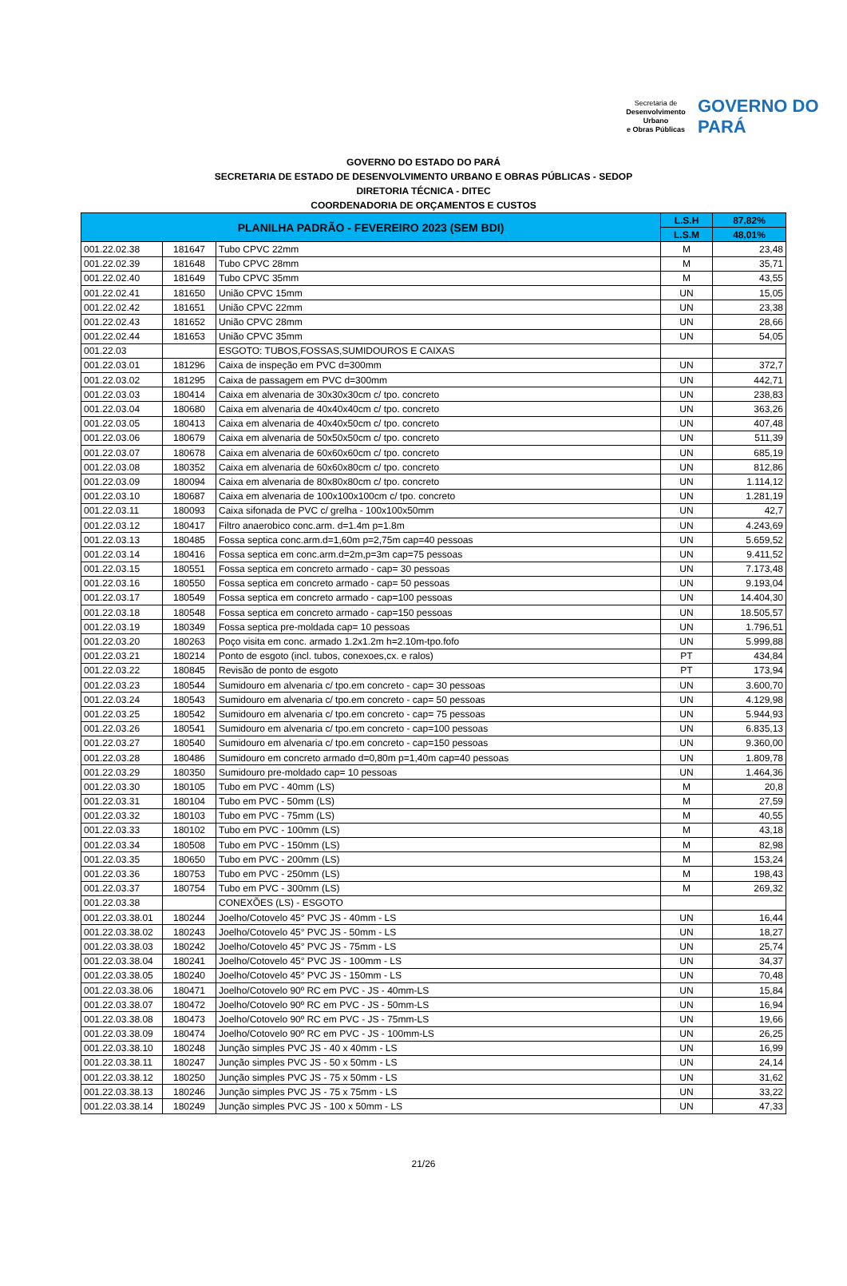Secretaria de
Desenvolvimento Urbano
e Obras Públicas
GOVERNO DO PARÁ
GOVERNO DO ESTADO DO PARÁ
SECRETARIA DE ESTADO DE DESENVOLVIMENTO URBANO E OBRAS PÚBLICAS - SEDOP
DIRETORIA TÉCNICA - DITEC
COORDENADORIA DE ORÇAMENTOS E CUSTOS
| PLANILHA PADRÃO - FEVEREIRO 2023 (SEM BDI) | | | L.S.H | 87,82% |
| --- | --- | --- | --- | --- |
| | | | L.S.M | 48,01% |
| 001.22.02.38 | 181647 | Tubo CPVC 22mm | M | 23,48 |
| 001.22.02.39 | 181648 | Tubo CPVC 28mm | M | 35,71 |
| 001.22.02.40 | 181649 | Tubo CPVC 35mm | M | 43,55 |
| 001.22.02.41 | 181650 | União CPVC 15mm | UN | 15,05 |
| 001.22.02.42 | 181651 | União CPVC 22mm | UN | 23,38 |
| 001.22.02.43 | 181652 | União CPVC 28mm | UN | 28,66 |
| 001.22.02.44 | 181653 | União CPVC 35mm | UN | 54,05 |
| 001.22.03 | | ESGOTO: TUBOS,FOSSAS,SUMIDOUROS E CAIXAS | | |
| 001.22.03.01 | 181296 | Caixa de inspeção em PVC d=300mm | UN | 372,7 |
| 001.22.03.02 | 181295 | Caixa de passagem em PVC d=300mm | UN | 442,71 |
| 001.22.03.03 | 180414 | Caixa em alvenaria de 30x30x30cm c/ tpo. concreto | UN | 238,83 |
| 001.22.03.04 | 180680 | Caixa em alvenaria de 40x40x40cm c/ tpo. concreto | UN | 363,26 |
| 001.22.03.05 | 180413 | Caixa em alvenaria de 40x40x50cm c/ tpo. concreto | UN | 407,48 |
| 001.22.03.06 | 180679 | Caixa em alvenaria de 50x50x50cm c/ tpo. concreto | UN | 511,39 |
| 001.22.03.07 | 180678 | Caixa em alvenaria de 60x60x60cm c/ tpo. concreto | UN | 685,19 |
| 001.22.03.08 | 180352 | Caixa em alvenaria de 60x60x80cm c/ tpo. concreto | UN | 812,86 |
| 001.22.03.09 | 180094 | Caixa em alvenaria de 80x80x80cm c/ tpo. concreto | UN | 1.114,12 |
| 001.22.03.10 | 180687 | Caixa em alvenaria de 100x100x100cm c/ tpo. concreto | UN | 1.281,19 |
| 001.22.03.11 | 180093 | Caixa sifonada de PVC c/ grelha - 100x100x50mm | UN | 42,7 |
| 001.22.03.12 | 180417 | Filtro anaerobico conc.arm. d=1.4m p=1.8m | UN | 4.243,69 |
| 001.22.03.13 | 180485 | Fossa septica conc.arm.d=1,60m p=2,75m cap=40 pessoas | UN | 5.659,52 |
| 001.22.03.14 | 180416 | Fossa septica em conc.arm.d=2m,p=3m cap=75 pessoas | UN | 9.411,52 |
| 001.22.03.15 | 180551 | Fossa septica em concreto armado - cap= 30 pessoas | UN | 7.173,48 |
| 001.22.03.16 | 180550 | Fossa septica em concreto armado - cap= 50 pessoas | UN | 9.193,04 |
| 001.22.03.17 | 180549 | Fossa septica em concreto armado - cap=100 pessoas | UN | 14.404,30 |
| 001.22.03.18 | 180548 | Fossa septica em concreto armado - cap=150 pessoas | UN | 18.505,57 |
| 001.22.03.19 | 180349 | Fossa septica pre-moldada cap= 10 pessoas | UN | 1.796,51 |
| 001.22.03.20 | 180263 | Poço visita em conc. armado 1.2x1.2m h=2.10m-tpo.fofo | UN | 5.999,88 |
| 001.22.03.21 | 180214 | Ponto de esgoto (incl. tubos, conexoes,cx. e ralos) | PT | 434,84 |
| 001.22.03.22 | 180845 | Revisão de ponto de esgoto | PT | 173,94 |
| 001.22.03.23 | 180544 | Sumidouro em alvenaria c/ tpo.em concreto - cap= 30 pessoas | UN | 3.600,70 |
| 001.22.03.24 | 180543 | Sumidouro em alvenaria c/ tpo.em concreto - cap= 50 pessoas | UN | 4.129,98 |
| 001.22.03.25 | 180542 | Sumidouro em alvenaria c/ tpo.em concreto - cap= 75 pessoas | UN | 5.944,93 |
| 001.22.03.26 | 180541 | Sumidouro em alvenaria c/ tpo.em concreto - cap=100 pessoas | UN | 6.835,13 |
| 001.22.03.27 | 180540 | Sumidouro em alvenaria c/ tpo.em concreto - cap=150 pessoas | UN | 9.360,00 |
| 001.22.03.28 | 180486 | Sumidouro em concreto armado d=0,80m p=1,40m cap=40 pessoas | UN | 1.809,78 |
| 001.22.03.29 | 180350 | Sumidouro pre-moldado cap= 10 pessoas | UN | 1.464,36 |
| 001.22.03.30 | 180105 | Tubo em PVC - 40mm (LS) | M | 20,8 |
| 001.22.03.31 | 180104 | Tubo em PVC - 50mm (LS) | M | 27,59 |
| 001.22.03.32 | 180103 | Tubo em PVC - 75mm (LS) | M | 40,55 |
| 001.22.03.33 | 180102 | Tubo em PVC - 100mm (LS) | M | 43,18 |
| 001.22.03.34 | 180508 | Tubo em PVC - 150mm (LS) | M | 82,98 |
| 001.22.03.35 | 180650 | Tubo em PVC - 200mm (LS) | M | 153,24 |
| 001.22.03.36 | 180753 | Tubo em PVC - 250mm (LS) | M | 198,43 |
| 001.22.03.37 | 180754 | Tubo em PVC - 300mm (LS) | M | 269,32 |
| 001.22.03.38 | | CONEXÕES (LS) - ESGOTO | | |
| 001.22.03.38.01 | 180244 | Joelho/Cotovelo 45° PVC JS - 40mm - LS | UN | 16,44 |
| 001.22.03.38.02 | 180243 | Joelho/Cotovelo 45° PVC JS - 50mm - LS | UN | 18,27 |
| 001.22.03.38.03 | 180242 | Joelho/Cotovelo 45° PVC JS - 75mm - LS | UN | 25,74 |
| 001.22.03.38.04 | 180241 | Joelho/Cotovelo 45° PVC JS - 100mm - LS | UN | 34,37 |
| 001.22.03.38.05 | 180240 | Joelho/Cotovelo 45° PVC JS - 150mm - LS | UN | 70,48 |
| 001.22.03.38.06 | 180471 | Joelho/Cotovelo 90º RC em PVC - JS - 40mm-LS | UN | 15,84 |
| 001.22.03.38.07 | 180472 | Joelho/Cotovelo 90º RC em PVC - JS - 50mm-LS | UN | 16,94 |
| 001.22.03.38.08 | 180473 | Joelho/Cotovelo 90º RC em PVC - JS - 75mm-LS | UN | 19,66 |
| 001.22.03.38.09 | 180474 | Joelho/Cotovelo 90º RC em PVC - JS - 100mm-LS | UN | 26,25 |
| 001.22.03.38.10 | 180248 | Junção simples PVC JS - 40 x 40mm - LS | UN | 16,99 |
| 001.22.03.38.11 | 180247 | Junção simples PVC JS - 50 x 50mm - LS | UN | 24,14 |
| 001.22.03.38.12 | 180250 | Junção simples PVC JS - 75 x 50mm - LS | UN | 31,62 |
| 001.22.03.38.13 | 180246 | Junção simples PVC JS - 75 x 75mm - LS | UN | 33,22 |
| 001.22.03.38.14 | 180249 | Junção simples PVC JS - 100 x 50mm - LS | UN | 47,33 |
21/26